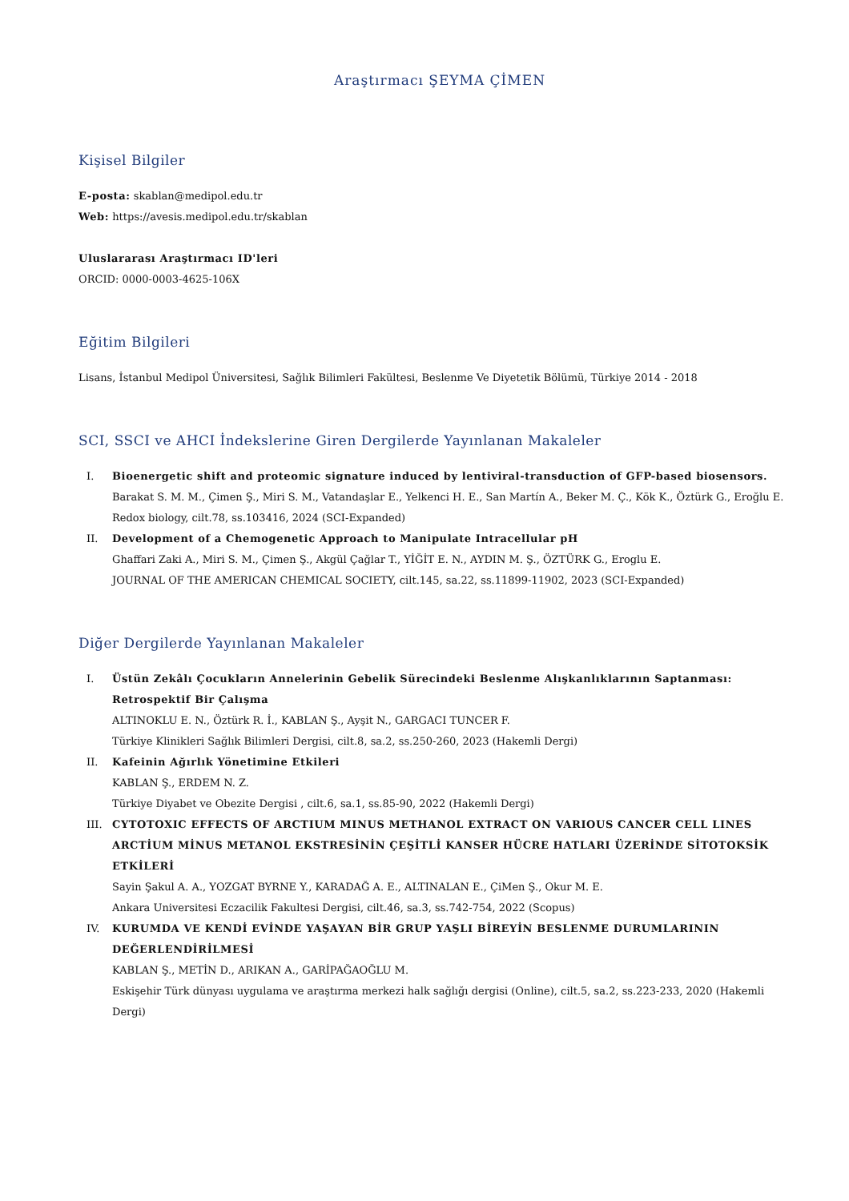Araştırmacı ŞEYMA ÇİMEN
Kişisel Bilgiler
E-posta: skablan@medipol.edu.tr
Web: https://avesis.medipol.edu.tr/skablan
Uluslararası Araştırmacı ID'leri
ORCID: 0000-0003-4625-106X
Eğitim Bilgileri
Lisans, İstanbul Medipol Üniversitesi, Sağlık Bilimleri Fakültesi, Beslenme Ve Diyetetik Bölümü, Türkiye 2014 - 2018
SCI, SSCI ve AHCI İndekslerine Giren Dergilerde Yayınlanan Makaleler
I. Bioenergetic shift and proteomic signature induced by lentiviral-transduction of GFP-based biosensors.
Barakat S. M. M., Çimen Ş., Miri S. M., Vatandaşlar E., Yelkenci H. E., San Martín A., Beker M. Ç., Kök K., Öztürk G., Eroğlu E.
Redox biology, cilt.78, ss.103416, 2024 (SCI-Expanded)
II. Development of a Chemogenetic Approach to Manipulate Intracellular pH
Ghaffari Zaki A., Miri S. M., Çimen Ş., Akgül Çağlar T., YİĞİT E. N., AYDIN M. Ş., ÖZTÜRK G., Eroglu E.
JOURNAL OF THE AMERICAN CHEMICAL SOCIETY, cilt.145, sa.22, ss.11899-11902, 2023 (SCI-Expanded)
Diğer Dergilerde Yayınlanan Makaleler
I. Üstün Zekâlı Çocukların Annelerinin Gebelik Sürecindeki Beslenme Alışkanlıklarının Saptanması: Retrospektif Bir Çalışma
ALTINOKLU E. N., Öztürk R. İ., KABLAN Ş., Ayşit N., GARGACI TUNCER F.
Türkiye Klinikleri Sağlık Bilimleri Dergisi, cilt.8, sa.2, ss.250-260, 2023 (Hakemli Dergi)
II. Kafeinin Ağırlık Yönetimine Etkileri
KABLAN Ş., ERDEM N. Z.
Türkiye Diyabet ve Obezite Dergisi , cilt.6, sa.1, ss.85-90, 2022 (Hakemli Dergi)
III. CYTOTOXIC EFFECTS OF ARCTIUM MINUS METHANOL EXTRACT ON VARIOUS CANCER CELL LINES ARCTİUM MİNUS METANOL EKSTRESİNİN ÇEŞİTLİ KANSER HÜCRE HATLARI ÜZERİNDE SİTOTOKSİK ETKİLERİ
Sayin Şakul A. A., YOZGAT BYRNE Y., KARADAĞ A. E., ALTINALAN E., ÇiMen Ş., Okur M. E.
Ankara Universitesi Eczacilik Fakultesi Dergisi, cilt.46, sa.3, ss.742-754, 2022 (Scopus)
IV. KURUMDA VE KENDİ EVİNDE YAŞAYAN BİR GRUP YAŞLI BİREYİN BESLENME DURUMLARININ DEĞERLENDİRİLMESİ
KABLAN Ş., METİN D., ARIKAN A., GARİPAĞAOĞLU M.
Eskişehir Türk dünyası uygulama ve araştırma merkezi halk sağlığı dergisi (Online), cilt.5, sa.2, ss.223-233, 2020 (Hakemli Dergi)